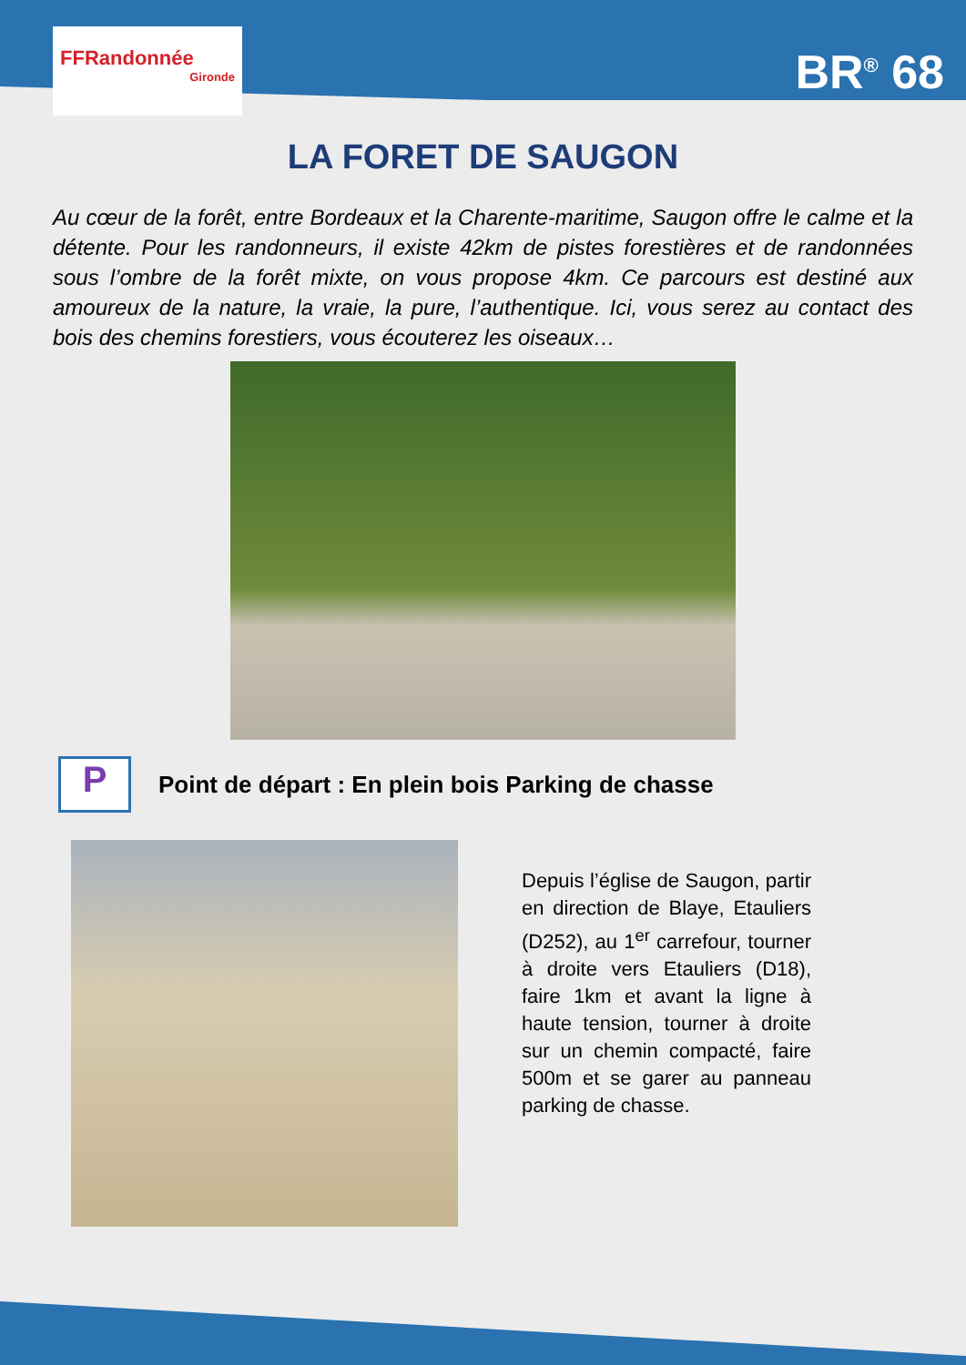FFRandonnée
Gironde
BR<sup>®</sup> 68
LA FORET DE SAUGON
Au cœur de la forêt, entre Bordeaux et la Charente-maritime, Saugon offre le calme et la détente. Pour les randonneurs, il existe 42km de pistes forestières et de randonnées sous l’ombre de la forêt mixte, on vous propose 4km. Ce parcours est destiné aux amoureux de la nature, la vraie, la pure, l’authentique. Ici, vous serez au contact des bois des chemins forestiers, vous écouterez les oiseaux…
P
Point de départ : En plein bois Parking de chasse
Depuis l’église de Saugon, partir en direction de Blaye, Etauliers (D252), au 1<sup>er</sup> carrefour, tourner à droite vers Etauliers (D18), faire 1km et avant la ligne à haute tension, tourner à droite sur un chemin compacté, faire 500m et se garer au panneau parking de chasse.